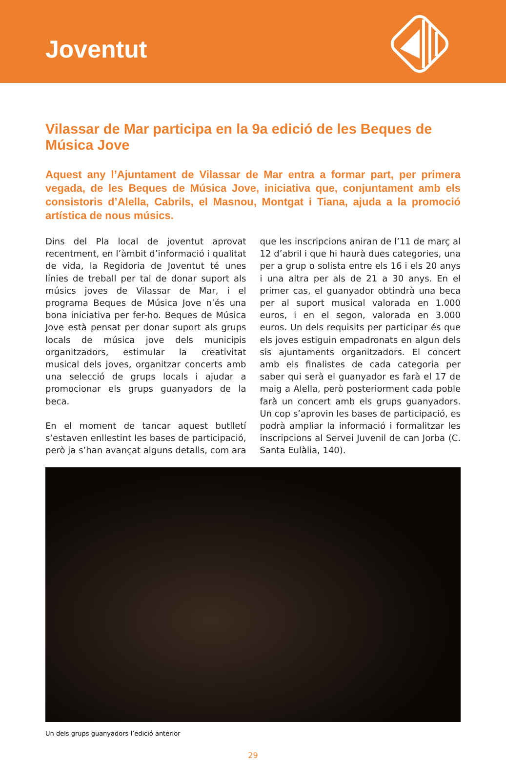Joventut
Vilassar de Mar participa en la 9a edició de les Beques de Música Jove
Aquest any l’Ajuntament de Vilassar de Mar entra a formar part, per primera vegada, de les Beques de Música Jove, iniciativa que, conjuntament amb els consistoris d’Alella, Cabrils, el Masnou, Montgat i Tiana, ajuda a la promoció artística de nous músics.
Dins del Pla local de joventut aprovat recentment, en l’àmbit d’informació i qualitat de vida, la Regidoria de Joventut té unes línies de treball per tal de donar suport als músics joves de Vilassar de Mar, i el programa Beques de Música Jove n’és una bona iniciativa per fer-ho. Beques de Música Jove està pensat per donar suport als grups locals de música jove dels municipis organitzadors, estimular la creativitat musical dels joves, organitzar concerts amb una selecció de grups locals i ajudar a promocionar els grups guanyadors de la beca.
En el moment de tancar aquest butlletí s’estaven enllestint les bases de participació, però ja s’han avançat alguns detalls, com ara que les inscripcions aniran de l’11 de març al 12 d’abril i que hi haurà dues categories, una per a grup o solista entre els 16 i els 20 anys i una altra per als de 21 a 30 anys. En el primer cas, el guanyador obtindrà una beca per al suport musical valorada en 1.000 euros, i en el segon, valorada en 3.000 euros. Un dels requisits per participar és que els joves estiguin empadronats en algun dels sis ajuntaments organitzadors. El concert amb els finalistes de cada categoria per saber qui serà el guanyador es farà el 17 de maig a Alella, però posteriorment cada poble farà un concert amb els grups guanyadors. Un cop s’aprovin les bases de participació, es podrà ampliar la informació i formalitzar les inscripcions al Servei Juvenil de can Jorba (C. Santa Eulàlia, 140).
Un dels grups guanyadors l’edició anterior
29